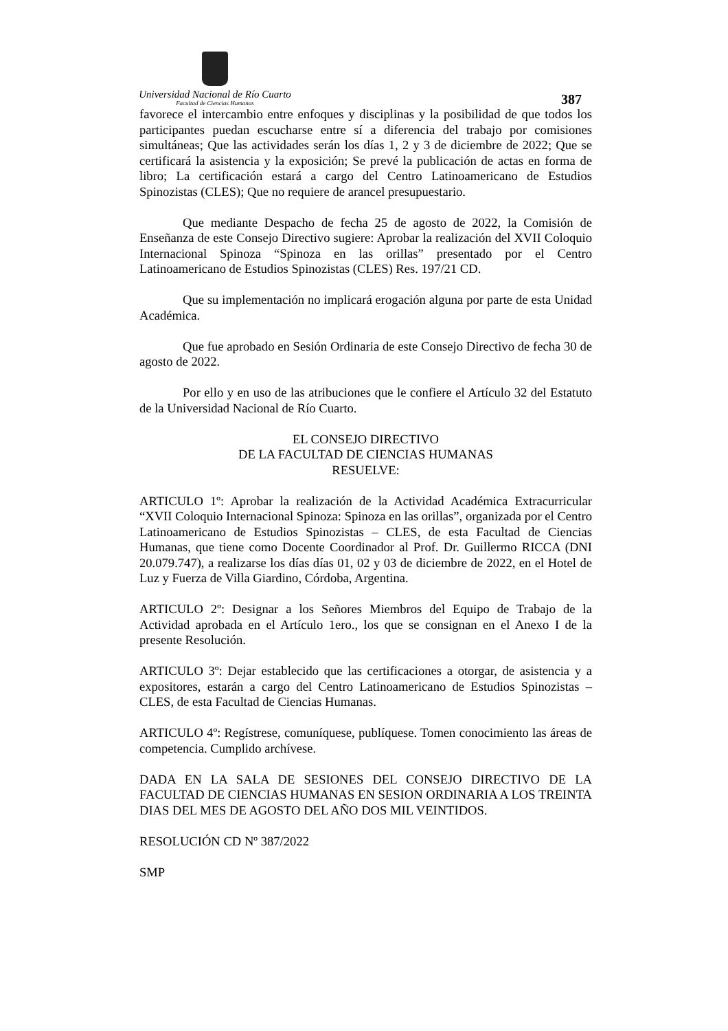Universidad Nacional de Río Cuarto
Facultad de Ciencias Humanas
387
favorece el intercambio entre enfoques y disciplinas y la posibilidad de que todos los participantes puedan escucharse entre sí a diferencia del trabajo por comisiones simultáneas; Que las actividades serán los días 1, 2 y 3 de diciembre de 2022; Que se certificará la asistencia y la exposición; Se prevé la publicación de actas en forma de libro; La certificación estará a cargo del Centro Latinoamericano de Estudios Spinozistas (CLES); Que no requiere de arancel presupuestario.
Que mediante Despacho de fecha 25 de agosto de 2022, la Comisión de Enseñanza de este Consejo Directivo sugiere: Aprobar la realización del XVII Coloquio Internacional Spinoza “Spinoza en las orillas” presentado por el Centro Latinoamericano de Estudios Spinozistas (CLES) Res. 197/21 CD.
Que su implementación no implicará erogación alguna por parte de esta Unidad Académica.
Que fue aprobado en Sesión Ordinaria de este Consejo Directivo de fecha 30 de agosto de 2022.
Por ello y en uso de las atribuciones que le confiere el Artículo 32 del Estatuto de la Universidad Nacional de Río Cuarto.
EL CONSEJO DIRECTIVO
DE LA FACULTAD DE CIENCIAS HUMANAS
RESUELVE:
ARTICULO 1º: Aprobar la realización de la Actividad Académica Extracurricular “XVII Coloquio Internacional Spinoza: Spinoza en las orillas”, organizada por el Centro Latinoamericano de Estudios Spinozistas – CLES, de esta Facultad de Ciencias Humanas, que tiene como Docente Coordinador al Prof. Dr. Guillermo RICCA (DNI 20.079.747), a realizarse los días días 01, 02 y 03 de diciembre de 2022, en el Hotel de Luz y Fuerza de Villa Giardino, Córdoba, Argentina.
ARTICULO 2º: Designar a los Señores Miembros del Equipo de Trabajo de la Actividad aprobada en el Artículo 1ero., los que se consignan en el Anexo I de la presente Resolución.
ARTICULO 3º: Dejar establecido que las certificaciones a otorgar, de asistencia y a expositores, estarán a cargo del Centro Latinoamericano de Estudios Spinozistas – CLES, de esta Facultad de Ciencias Humanas.
ARTICULO 4º: Regístrese, comuníquese, publíquese. Tomen conocimiento las áreas de competencia. Cumplido archívese.
DADA EN LA SALA DE SESIONES DEL CONSEJO DIRECTIVO DE LA FACULTAD DE CIENCIAS HUMANAS EN SESION ORDINARIA A LOS TREINTA DIAS DEL MES DE AGOSTO DEL AÑO DOS MIL VEINTIDOS.
RESOLUCIÓN CD Nº 387/2022
SMP